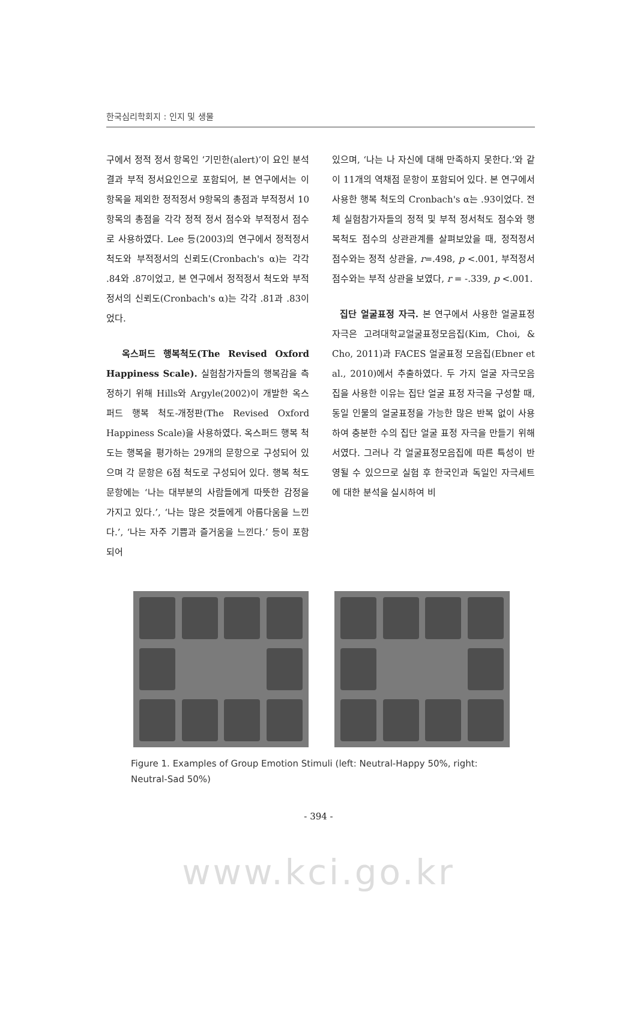한국심리학회지 : 인지 및 생물
구에서 정적 정서 항목인 ‘기민한(alert)’이 요인 분석결과 부적 정서요인으로 포함되어, 본 연구에서는 이 항목을 제외한 정적정서 9항목의 총점과 부적정서 10항목의 총점을 각각 정적 정서 점수와 부적정서 점수로 사용하였다. Lee 등(2003)의 연구에서 정적정서 척도와 부적정서의 신뢰도(Cronbach's α)는 각각 .84와 .87이었고, 본 연구에서 정적정서 척도와 부적정서의 신뢰도(Cronbach's α)는 각각 .81과 .83이었다.
옥스퍼드 행복척도(The Revised Oxford Happiness Scale). 실험참가자들의 행복감을 측정하기 위해 Hills와 Argyle(2002)이 개발한 옥스퍼드 행복 척도-개정판(The Revised Oxford Happiness Scale)을 사용하였다. 옥스퍼드 행복 척도는 행복을 평가하는 29개의 문항으로 구성되어 있으며 각 문항은 6점 척도로 구성되어 있다. 행복 척도 문항에는 ‘나는 대부분의 사람들에게 따뜻한 감정을 가지고 있다.’, ‘나는 많은 것들에게 아름다움을 느낀다.’, ‘나는 자주 기쁨과 즐거움을 느낀다.’ 등이 포함되어
있으며, ‘나는 나 자신에 대해 만족하지 못한다.’와 같이 11개의 역채점 문항이 포함되어 있다. 본 연구에서 사용한 행복 척도의 Cronbach's α는 .93이었다. 전체 실험참가자들의 정적 및 부적 정서척도 점수와 행복척도 점수의 상관관계를 살펴보았을 때, 정적정서 점수와는 정적 상관을, r=.498, p <.001, 부적정서 점수와는 부적 상관을 보였다, r = -.339, p <.001.
집단 얼굴표정 자극. 본 연구에서 사용한 얼굴표정 자극은 고려대학교얼굴표정모음집(Kim, Choi, & Cho, 2011)과 FACES 얼굴표정 모음집(Ebner et al., 2010)에서 추출하였다. 두 가지 얼굴 자극모음집을 사용한 이유는 집단 얼굴 표정 자극을 구성할 때, 동일 인물의 얼굴표정을 가능한 많은 반복 없이 사용하여 충분한 수의 집단 얼굴 표정 자극을 만들기 위해서였다. 그러나 각 얼굴표정모음집에 따른 특성이 반영될 수 있으므로 실험 후 한국인과 독일인 자극세트에 대한 분석을 실시하여 비
Figure 1. Examples of Group Emotion Stimuli (left: Neutral-Happy 50%, right: Neutral-Sad 50%)
- 394 -
www.kci.go.kr